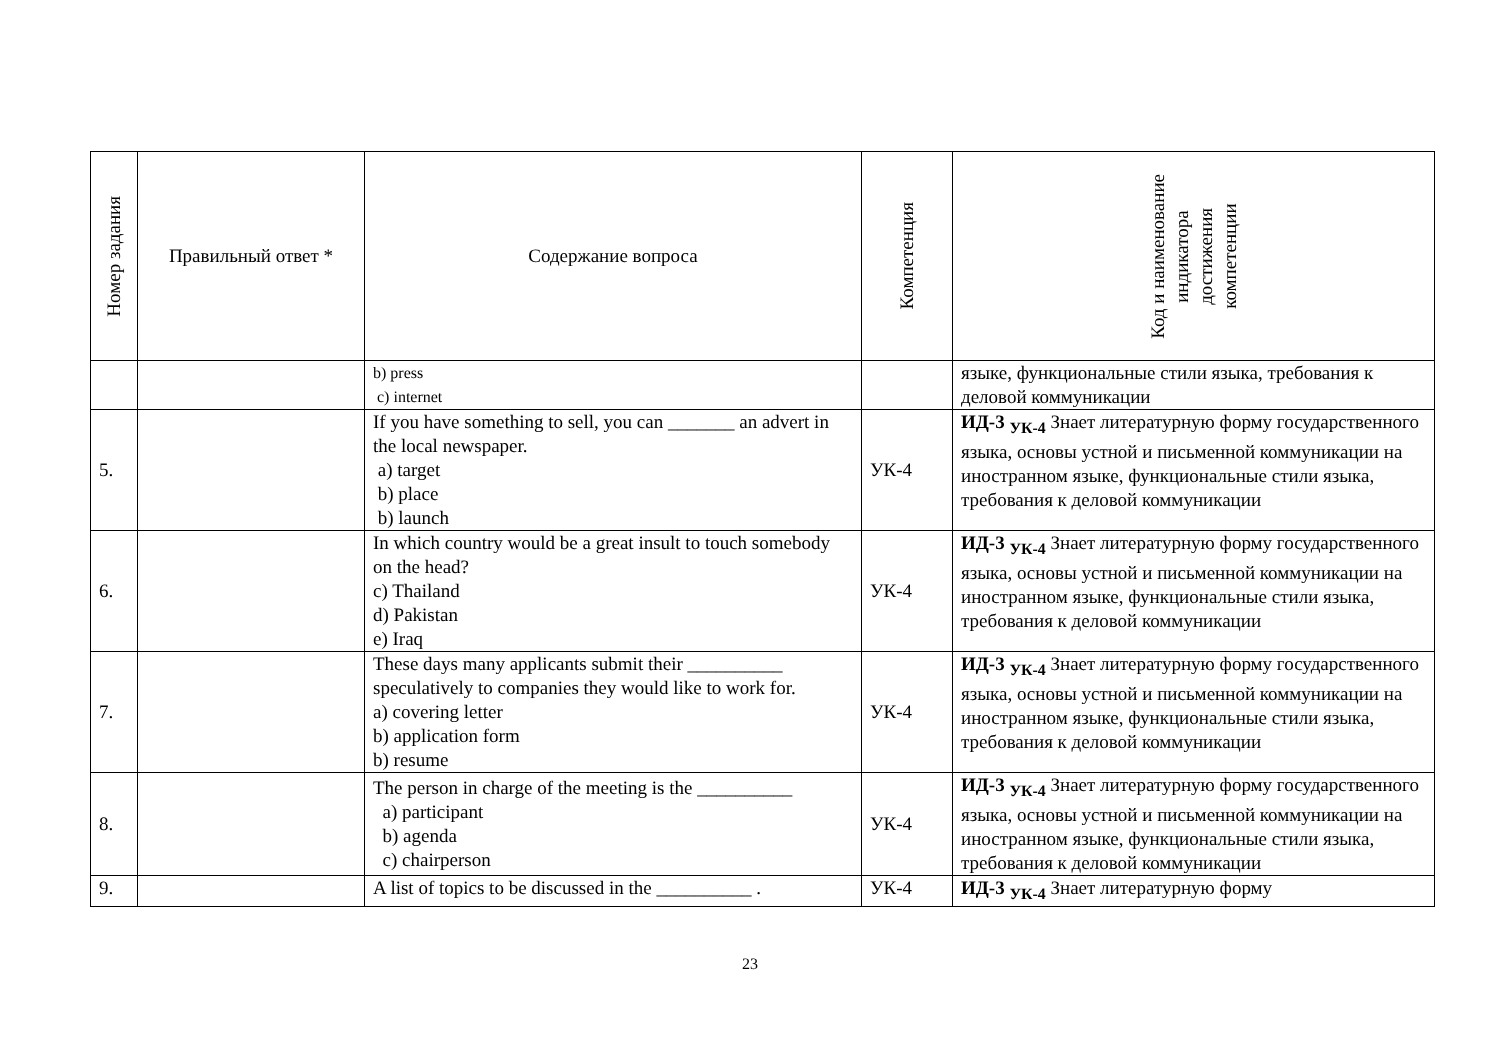| Номер задания | Правильный ответ * | Содержание вопроса | Компетенция | Код и наименование индикатора достижения компетенции |
| --- | --- | --- | --- | --- |
| | | b) press c) internet | | языке, функциональные стили языка, требования к деловой коммуникации |
| 5. | | If you have something to sell, you can _______ an advert in the local newspaper. a) target b) place b) launch | УК-4 | ИД-3 <sub>УК-4</sub> Знает литературную форму государственного языка, основы устной и письменной коммуникации на иностранном языке, функциональные стили языка, требования к деловой коммуникации |
| 6. | | In which country would be a great insult to touch somebody on the head? c) Thailand d) Pakistan e) Iraq | УК-4 | ИД-3 <sub>УК-4</sub> Знает литературную форму государственного языка, основы устной и письменной коммуникации на иностранном языке, функциональные стили языка, требования к деловой коммуникации |
| 7. | | These days many applicants submit their __________ speculatively to companies they would like to work for. a) covering letter b) application form b) resume | УК-4 | ИД-3 <sub>УК-4</sub> Знает литературную форму государственного языка, основы устной и письменной коммуникации на иностранном языке, функциональные стили языка, требования к деловой коммуникации |
| 8. | | The person in charge of the meeting is the __________ a) participant b) agenda c) chairperson | УК-4 | ИД-3 <sub>УК-4</sub> Знает литературную форму государственного языка, основы устной и письменной коммуникации на иностранном языке, функциональные стили языка, требования к деловой коммуникации |
| 9. | | A list of topics to be discussed in the __________ . | УК-4 | ИД-3 <sub>УК-4</sub> Знает литературную форму |
23